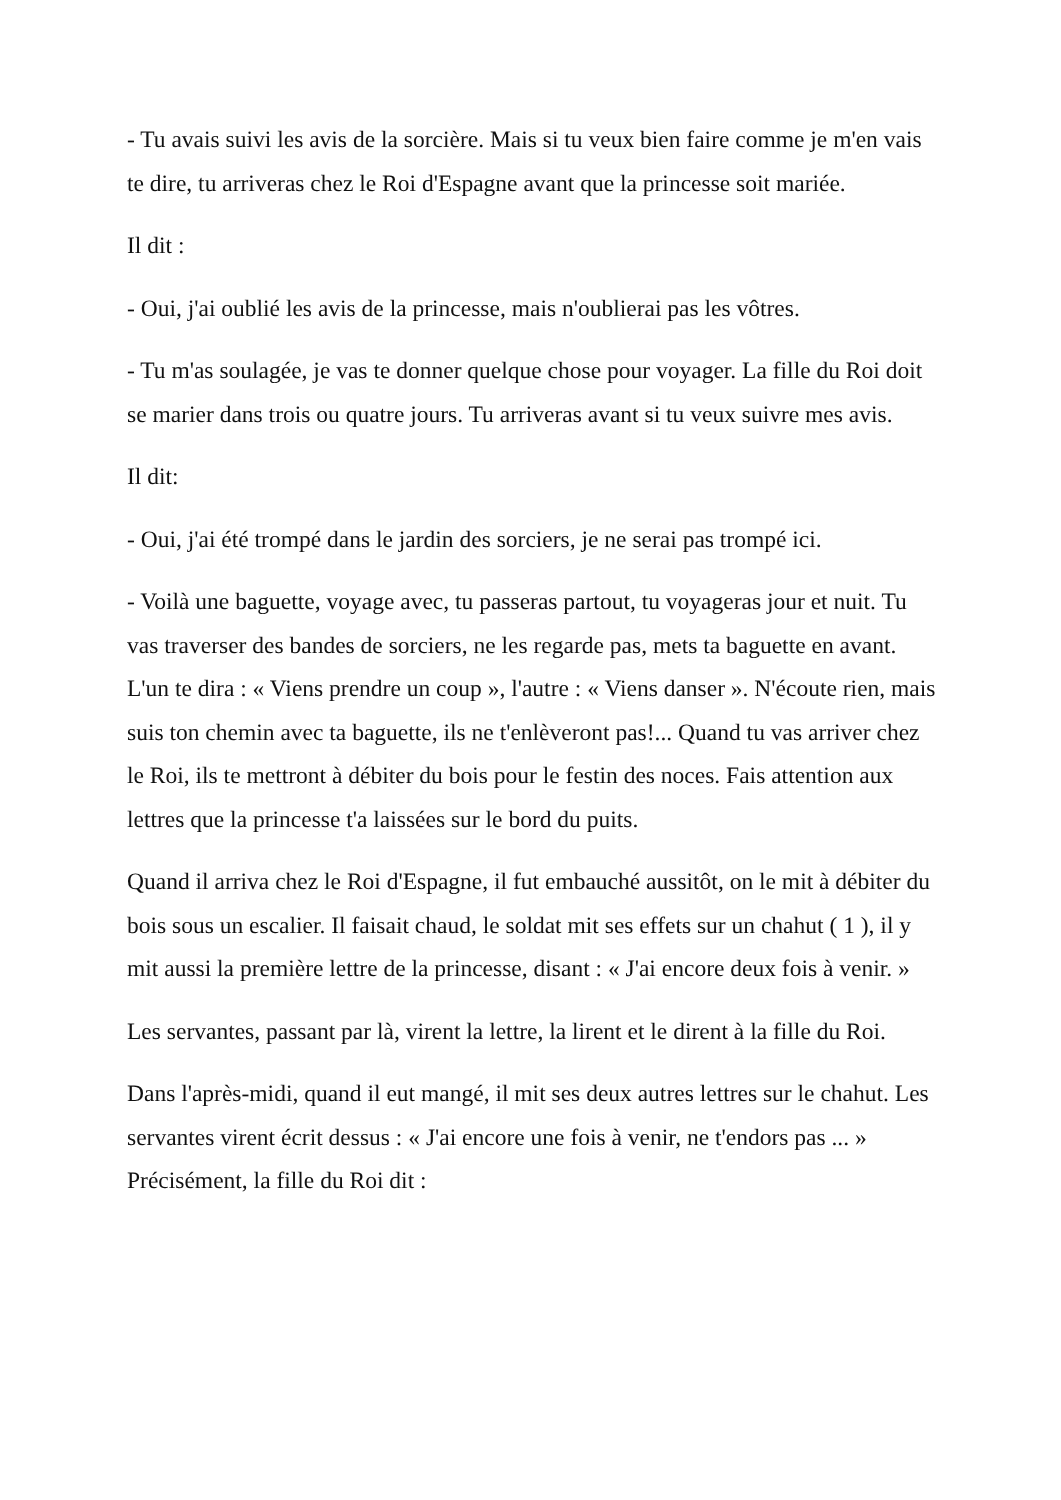- Tu avais suivi les avis de la sorcière. Mais si tu veux bien faire comme je m'en vais te dire, tu arriveras chez le Roi d'Espagne avant que la princesse soit mariée.
Il dit :
- Oui, j'ai oublié les avis de la princesse, mais n'oublierai pas les vôtres.
- Tu m'as soulagée, je vas te donner quelque chose pour voyager. La fille du Roi doit se marier dans trois ou quatre jours. Tu arriveras avant si tu veux suivre mes avis.
Il dit:
- Oui, j'ai été trompé dans le jardin des sorciers, je ne serai pas trompé ici.
- Voilà une baguette, voyage avec, tu passeras partout, tu voyageras jour et nuit. Tu vas traverser des bandes de sorciers, ne les regarde pas, mets ta baguette en avant. L'un te dira : « Viens prendre un coup », l'autre : « Viens danser ». N'écoute rien, mais suis ton chemin avec ta baguette, ils ne t'enlèveront pas!... Quand tu vas arriver chez le Roi, ils te mettront à débiter du bois pour le festin des noces. Fais attention aux lettres que la princesse t'a laissées sur le bord du puits.
Quand il arriva chez le Roi d'Espagne, il fut embauché aussitôt, on le mit à débiter du bois sous un escalier. Il faisait chaud, le soldat mit ses effets sur un chahut ( 1 ), il y mit aussi la première lettre de la princesse, disant : « J'ai encore deux fois à venir. »
Les servantes, passant par là, virent la lettre, la lirent et le dirent à la fille du Roi.
Dans l'après-midi, quand il eut mangé, il mit ses deux autres lettres sur le chahut. Les servantes virent écrit dessus : « J'ai encore une fois à venir, ne t'endors pas ... » Précisément, la fille du Roi dit :